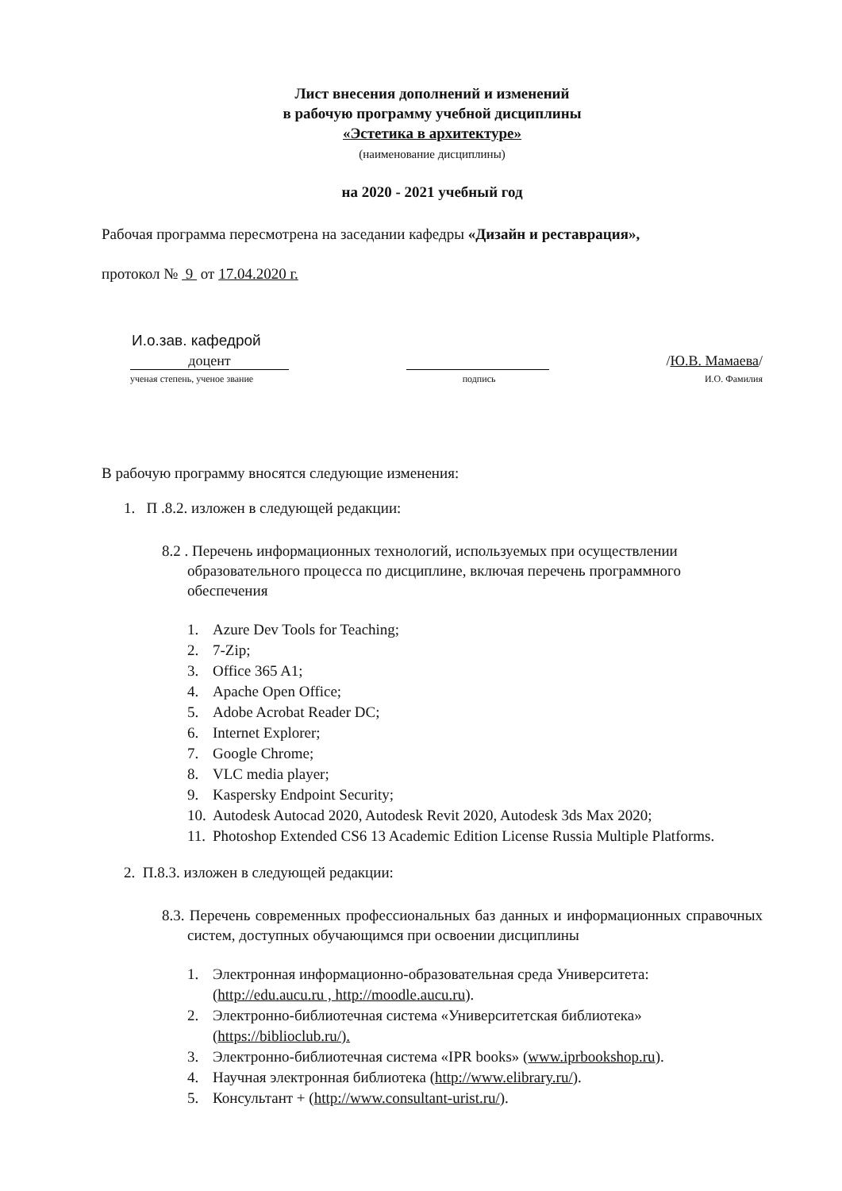Лист внесения дополнений и изменений
в рабочую программу учебной дисциплины
«Эстетика в архитектуре»
(наименование дисциплины)
на 2020 - 2021 учебный год
Рабочая программа пересмотрена на заседании кафедры «Дизайн и реставрация»,
протокол № 9 от 17.04.2020 г.
И.о.зав. кафедрой
доцент /Ю.В. Мамаева/
ученая степень, ученое звание подпись И.О. Фамилия
В рабочую программу вносятся следующие изменения:
1. П .8.2. изложен в следующей редакции:
8.2 . Перечень информационных технологий, используемых при осуществлении образовательного процесса по дисциплине, включая перечень программного обеспечения
1. Azure Dev Tools for Teaching;
2. 7-Zip;
3. Office 365 A1;
4. Apache Open Office;
5. Adobe Acrobat Reader DC;
6. Internet Explorer;
7. Google Chrome;
8. VLC media player;
9. Kaspersky Endpoint Security;
10. Autodesk Autocad 2020, Autodesk Revit 2020, Autodesk 3ds Max 2020;
11. Photoshop Extended CS6 13 Academic Edition License Russia Multiple Platforms.
2. П.8.3. изложен в следующей редакции:
8.3. Перечень современных профессиональных баз данных и информационных справочных систем, доступных обучающимся при освоении дисциплины
1. Электронная информационно-образовательная среда Университета: (http://edu.aucu.ru , http://moodle.aucu.ru).
2. Электронно-библиотечная система «Университетская библиотека» (https://biblioclub.ru/).
3. Электронно-библиотечная система «IPR books» (www.iprbookshop.ru).
4. Научная электронная библиотека (http://www.elibrary.ru/).
5. Консультант + (http://www.consultant-urist.ru/).